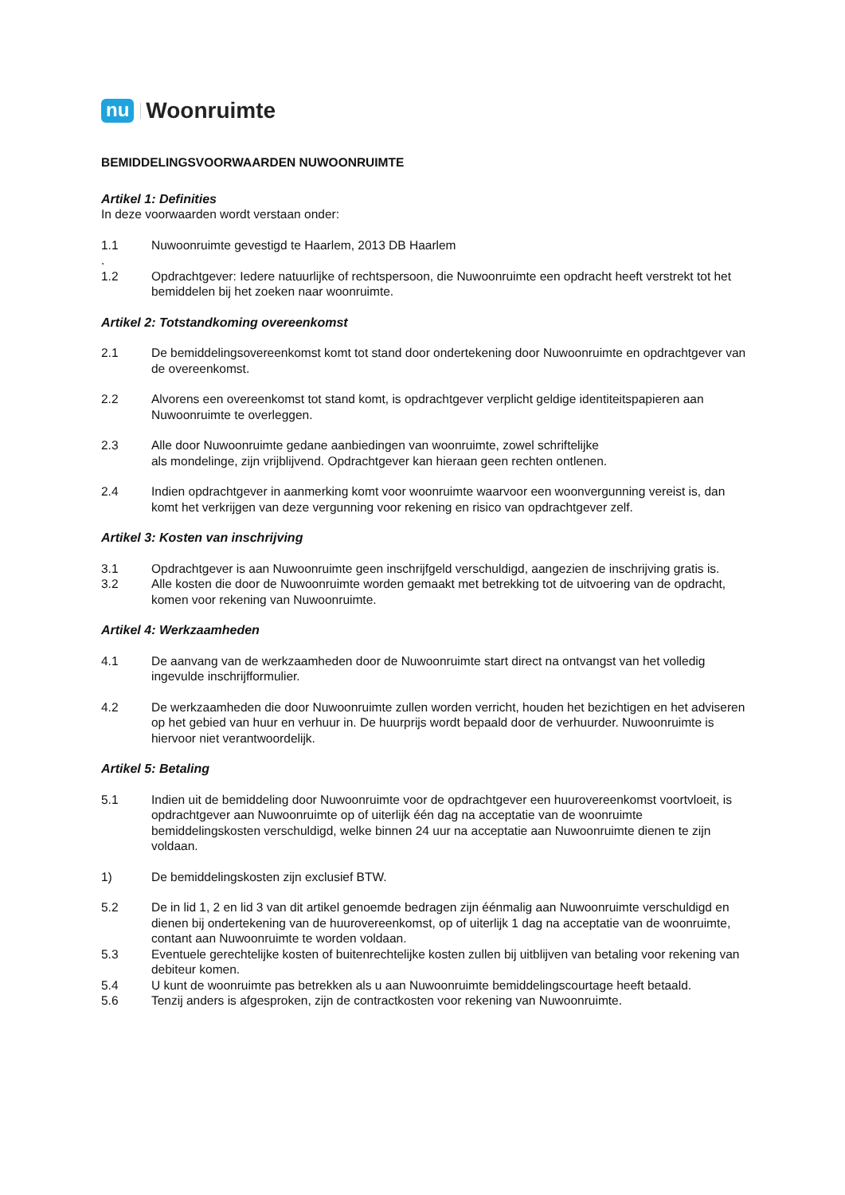nu Woonruimte
BEMIDDELINGSVOORWAARDEN NUWOONRUIMTE
Artikel 1: Definities
In deze voorwaarden wordt verstaan onder:
1.1 Nuwoonruimte gevestigd te Haarlem, 2013 DB Haarlem
.
1.2 Opdrachtgever: Iedere natuurlijke of rechtspersoon, die Nuwoonruimte een opdracht heeft verstrekt tot het bemiddelen bij het zoeken naar woonruimte.
Artikel 2: Totstandkoming overeenkomst
2.1 De bemiddelingsovereenkomst komt tot stand door ondertekening door Nuwoonruimte en opdrachtgever van de overeenkomst.
2.2 Alvorens een overeenkomst tot stand komt, is opdrachtgever verplicht geldige identiteitspapieren aan Nuwoonruimte te overleggen.
2.3 Alle door Nuwoonruimte gedane aanbiedingen van woonruimte, zowel schriftelijke
als mondelinge, zijn vrijblijvend. Opdrachtgever kan hieraan geen rechten ontlenen.
2.4 Indien opdrachtgever in aanmerking komt voor woonruimte waarvoor een woonvergunning vereist is, dan komt het verkrijgen van deze vergunning voor rekening en risico van opdrachtgever zelf.
Artikel 3: Kosten van inschrijving
3.1 Opdrachtgever is aan Nuwoonruimte geen inschrijfgeld verschuldigd, aangezien de inschrijving gratis is.
3.2 Alle kosten die door de Nuwoonruimte worden gemaakt met betrekking tot de uitvoering van de opdracht, komen voor rekening van Nuwoonruimte.
Artikel 4: Werkzaamheden
4.1 De aanvang van de werkzaamheden door de Nuwoonruimte start direct na ontvangst van het volledig ingevulde inschrijfformulier.
4.2 De werkzaamheden die door Nuwoonruimte zullen worden verricht, houden het bezichtigen en het adviseren op het gebied van huur en verhuur in. De huurprijs wordt bepaald door de verhuurder. Nuwoonruimte is hiervoor niet verantwoordelijk.
Artikel 5: Betaling
5.1 Indien uit de bemiddeling door Nuwoonruimte voor de opdrachtgever een huurovereenkomst voortvloeit, is opdrachtgever aan Nuwoonruimte op of uiterlijk één dag na acceptatie van de woonruimte bemiddelingskosten verschuldigd, welke binnen 24 uur na acceptatie aan Nuwoonruimte dienen te zijn voldaan.
1) De bemiddelingskosten zijn exclusief BTW.
5.2 De in lid 1, 2 en lid 3 van dit artikel genoemde bedragen zijn éénmalig aan Nuwoonruimte verschuldigd en dienen bij ondertekening van de huurovereenkomst, op of uiterlijk 1 dag na acceptatie van de woonruimte, contant aan Nuwoonruimte te worden voldaan.
5.3 Eventuele gerechtelijke kosten of buitenrechtelijke kosten zullen bij uitblijven van betaling voor rekening van debiteur komen.
5.4 U kunt de woonruimte pas betrekken als u aan Nuwoonruimte bemiddelingscourtage heeft betaald.
5.6 Tenzij anders is afgesproken, zijn de contractkosten voor rekening van Nuwoonruimte.